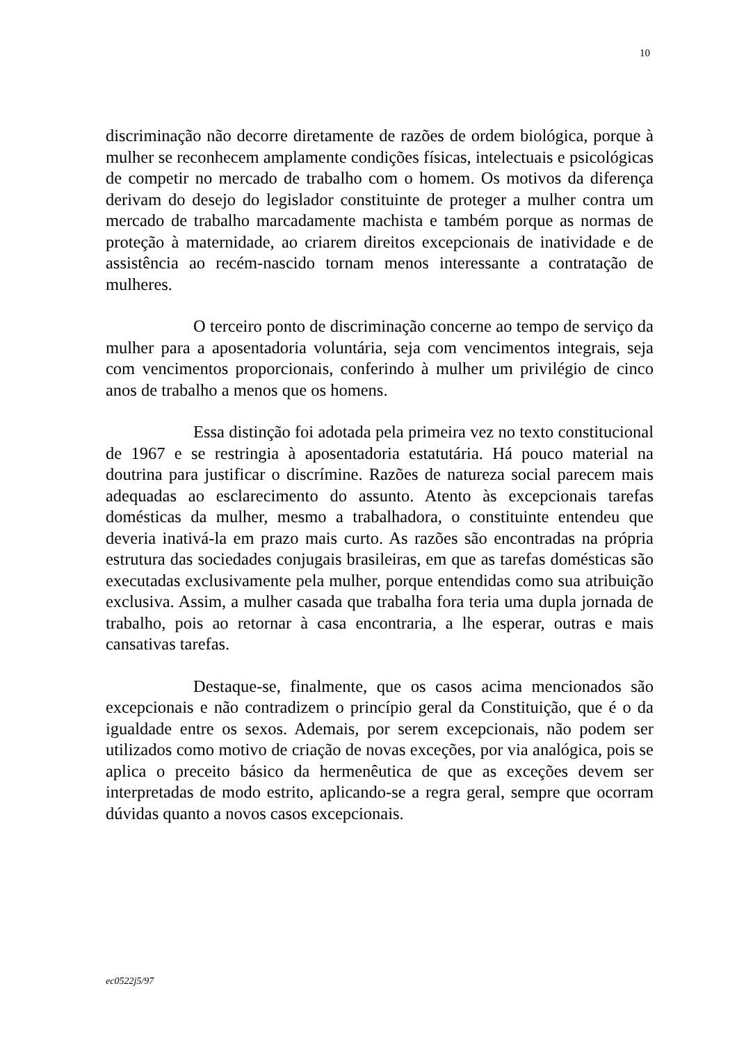10
discriminação não decorre diretamente de razões de ordem biológica, porque à mulher se reconhecem amplamente condições físicas, intelectuais e psicológicas de competir no mercado de trabalho com o homem. Os motivos da diferença derivam do desejo do legislador constituinte de proteger a mulher contra um mercado de trabalho marcadamente machista e também porque as normas de proteção à maternidade, ao criarem direitos excepcionais de inatividade e de assistência ao recém-nascido tornam menos interessante a contratação de mulheres.
O terceiro ponto de discriminação concerne ao tempo de serviço da mulher para a aposentadoria voluntária, seja com vencimentos integrais, seja com vencimentos proporcionais, conferindo à mulher um privilégio de cinco anos de trabalho a menos que os homens.
Essa distinção foi adotada pela primeira vez no texto constitucional de 1967 e se restringia à aposentadoria estatutária. Há pouco material na doutrina para justificar o discrímine. Razões de natureza social parecem mais adequadas ao esclarecimento do assunto. Atento às excepcionais tarefas domésticas da mulher, mesmo a trabalhadora, o constituinte entendeu que deveria inativá-la em prazo mais curto. As razões são encontradas na própria estrutura das sociedades conjugais brasileiras, em que as tarefas domésticas são executadas exclusivamente pela mulher, porque entendidas como sua atribuição exclusiva. Assim, a mulher casada que trabalha fora teria uma dupla jornada de trabalho, pois ao retornar à casa encontraria, a lhe esperar, outras e mais cansativas tarefas.
Destaque-se, finalmente, que os casos acima mencionados são excepcionais e não contradizem o princípio geral da Constituição, que é o da igualdade entre os sexos. Ademais, por serem excepcionais, não podem ser utilizados como motivo de criação de novas exceções, por via analógica, pois se aplica o preceito básico da hermenêutica de que as exceções devem ser interpretadas de modo estrito, aplicando-se a regra geral, sempre que ocorram dúvidas quanto a novos casos excepcionais.
ec0522j5/97